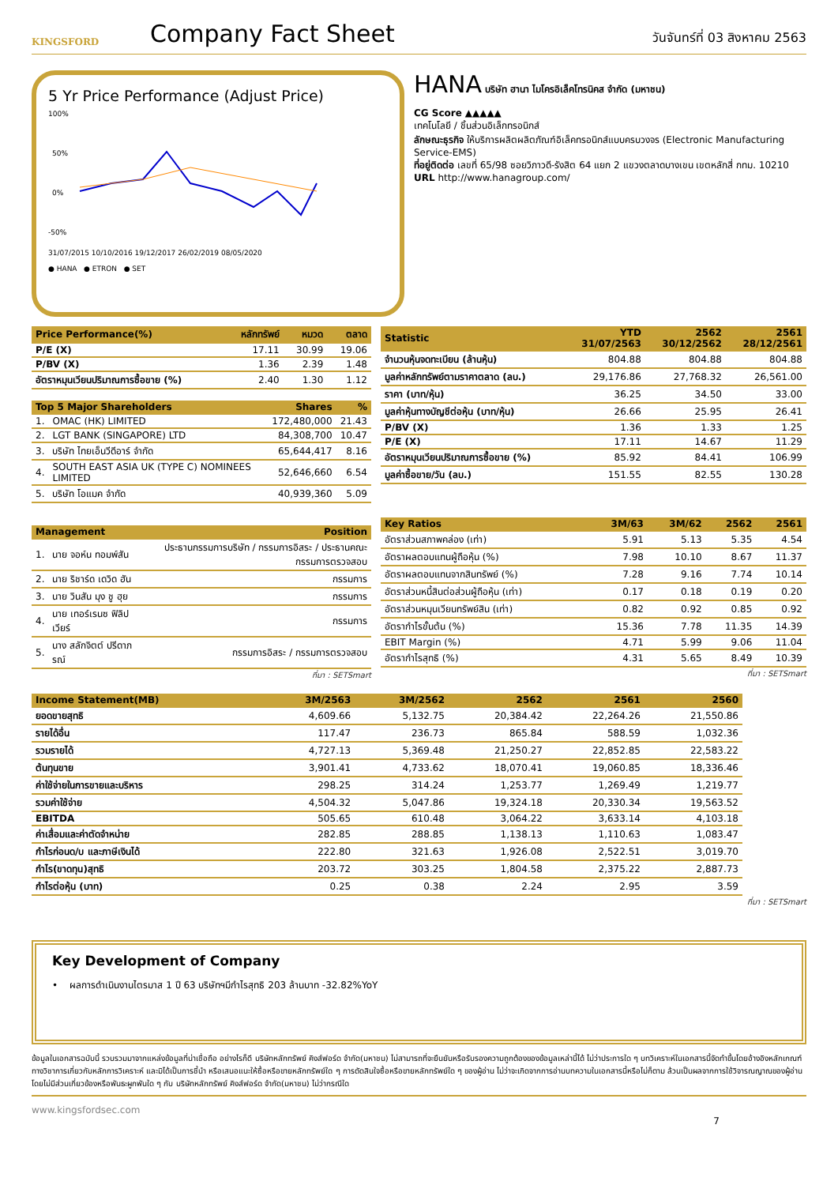KINGSFORD
Company Fact Sheet
วันจันทร์ที่ 03 สิงหาคม 2563
5 Yr Price Performance (Adjust Price)
100%
50%
0%
-50%
31/07/2015 10/10/2016 19/12/2017 26/02/2019 08/05/2020
● HANA ● ETRON ● SET
HANA บริษัท ฮานา ไมโครอิเล็คโทรนิคส จำกัด (มหาชน)
CG Score ▲▲▲▲▲
เทคโนโลยี / ชิ้นส่วนอิเล็กทรอนิกส์
ลักษณะธุรกิจ ให้บริการผลิตผลิตภัณฑ์อิเล็คทรอนิกส์แบบครบวงจร (Electronic Manufacturing Service-EMS)
ที่อยู่ติดต่อ เลขที่ 65/98 ซอยวิภาวดี-รังสิต 64 แยก 2 แขวงตลาดบางเขน เขตหลักสี่ กทม. 10210
URL http://www.hanagroup.com/
| Price Performance(%) | หลักทรัพย์ | หมวด | ตลาด |
| --- | --- | --- | --- |
| P/E (X) | 17.11 | 30.99 | 19.06 |
| P/BV (X) | 1.36 | 2.39 | 1.48 |
| อัตราหมุนเวียนปริมาณการซื้อขาย (%) | 2.40 | 1.30 | 1.12 |
| Top 5 Major Shareholders | | Shares | % |
| --- | --- | --- | --- |
| 1. | OMAC (HK) LIMITED | 172,480,000 | 21.43 |
| 2. | LGT BANK (SINGAPORE) LTD | 84,308,700 | 10.47 |
| 3. | บริษัท ไทยเอ็นวีดีอาร์ จำกัด | 65,644,417 | 8.16 |
| 4. | SOUTH EAST ASIA UK (TYPE C) NOMINEES LIMITED | 52,646,660 | 6.54 |
| 5. | บริษัท โอแมค จำกัด | 40,939,360 | 5.09 |
| Management | | Position |
| --- | --- | --- |
| 1. | นาย จอห์น ทอมพ์สัน | ประธานกรรมการบริษัท / กรรมการอิสระ / ประธานคณะกรรมการตรวจสอบ |
| 2. | นาย ริชาร์ด เดวิด ฮัน | กรรมการ |
| 3. | นาย วินสัน มุง ชู ฮุย | กรรมการ |
| 4. | นาย เทอร์เรนซ ฟิลิป เวียร์ | กรรมการ |
| 5. | นาง สลักจิตต์ ปรีดาภรณ์ | กรรมการอิสระ / กรรมการตรวจสอบ |
ที่มา : SETSmart
| Statistic | YTD 31/07/2563 | 2562 30/12/2562 | 2561 28/12/2561 |
| --- | --- | --- | --- |
| จำนวนหุ้นจดทะเบียน (ล้านหุ้น) | 804.88 | 804.88 | 804.88 |
| มูลค่าหลักทรัพย์ตามราคาตลาด (ลบ.) | 29,176.86 | 27,768.32 | 26,561.00 |
| ราคา (บาท/หุ้น) | 36.25 | 34.50 | 33.00 |
| มูลค่าหุ้นทางบัญชีต่อหุ้น (บาท/หุ้น) | 26.66 | 25.95 | 26.41 |
| P/BV (X) | 1.36 | 1.33 | 1.25 |
| P/E (X) | 17.11 | 14.67 | 11.29 |
| อัตราหมุนเวียนปริมาณการซื้อขาย (%) | 85.92 | 84.41 | 106.99 |
| มูลค่าซื้อขาย/วัน (ลบ.) | 151.55 | 82.55 | 130.28 |
| Key Ratios | 3M/63 | 3M/62 | 2562 | 2561 |
| --- | --- | --- | --- | --- |
| อัตราส่วนสภาพคล่อง (เท่า) | 5.91 | 5.13 | 5.35 | 4.54 |
| อัตราผลตอบแทนผู้ถือหุ้น (%) | 7.98 | 10.10 | 8.67 | 11.37 |
| อัตราผลตอบแทนจากสินทรัพย์ (%) | 7.28 | 9.16 | 7.74 | 10.14 |
| อัตราส่วนหนี้สินต่อส่วนผู้ถือหุ้น (เท่า) | 0.17 | 0.18 | 0.19 | 0.20 |
| อัตราส่วนหมุนเวียนทรัพย์สิน (เท่า) | 0.82 | 0.92 | 0.85 | 0.92 |
| อัตรากำไรขั้นต้น (%) | 15.36 | 7.78 | 11.35 | 14.39 |
| EBIT Margin (%) | 4.71 | 5.99 | 9.06 | 11.04 |
| อัตรากำไรสุทธิ (%) | 4.31 | 5.65 | 8.49 | 10.39 |
ที่มา : SETSmart
| Income Statement(MB) | 3M/2563 | 3M/2562 | 2562 | 2561 | 2560 |
| --- | --- | --- | --- | --- | --- |
| ยอดขายสุทธิ | 4,609.66 | 5,132.75 | 20,384.42 | 22,264.26 | 21,550.86 |
| รายได้อื่น | 117.47 | 236.73 | 865.84 | 588.59 | 1,032.36 |
| รวมรายได้ | 4,727.13 | 5,369.48 | 21,250.27 | 22,852.85 | 22,583.22 |
| ต้นทุนขาย | 3,901.41 | 4,733.62 | 18,070.41 | 19,060.85 | 18,336.46 |
| ค่าใช้จ่ายในการขายและบริหาร | 298.25 | 314.24 | 1,253.77 | 1,269.49 | 1,219.77 |
| รวมค่าใช้จ่าย | 4,504.32 | 5,047.86 | 19,324.18 | 20,330.34 | 19,563.52 |
| EBITDA | 505.65 | 610.48 | 3,064.22 | 3,633.14 | 4,103.18 |
| ค่าเสื่อมและค่าตัดจำหน่าย | 282.85 | 288.85 | 1,138.13 | 1,110.63 | 1,083.47 |
| กำไรก่อนด/บ และภาษีเงินได้ | 222.80 | 321.63 | 1,926.08 | 2,522.51 | 3,019.70 |
| กำไร(ขาดทุน)สุทธิ | 203.72 | 303.25 | 1,804.58 | 2,375.22 | 2,887.73 |
| กำไรต่อหุ้น (บาท) | 0.25 | 0.38 | 2.24 | 2.95 | 3.59 |
ที่มา : SETSmart
Key Development of Company
• ผลการดำเนินงานไตรมาส 1 ปี 63 บริษัทฯมีกำไรสุทธิ 203 ล้านบาท -32.82%YoY
ข้อมูลในเอกสารฉบับนี้ รวบรวมมาจากแหล่งข้อมูลที่น่าเชื่อถือ อย่างไรก็ดี บริษัทหลักทรัพย์ คิงส์ฟอร์ด จำกัด(มหาชน) ไม่สามารถที่จะยืนยันหรือรับรองความถูกต้องของข้อมูลเหล่านี้ได้ ไม่ว่าประการใด ๆ บทวิเคราะห์ในเอกสารนี้จัดทำขึ้นโดยอ้างอิงหลักเกณฑ์ทางวิชาการเกี่ยวกับหลักการวิเคราะห์ และมิได้เป็นการชี้นำ หรือเสนอแนะให้ซื้อหรือขายหลักทรัพย์ใด ๆ การตัดสินใจซื้อหรือขายหลักทรัพย์ใด ๆ ของผู้อ่าน ไม่ว่าจะเกิดจากการอ่านบทความในเอกสารนี้หรือไม่ก็ตาม ล้วนเป็นผลจากการใช้วิจารณญาณของผู้อ่าน โดยไม่มีส่วนเกี่ยวข้องหรือพันธะผูกพันใด ๆ กับ บริษัทหลักทรัพย์ คิงส์ฟอร์ด จำกัด(มหาชน) ไม่ว่ากรณีใด
www.kingsfordsec.com
7